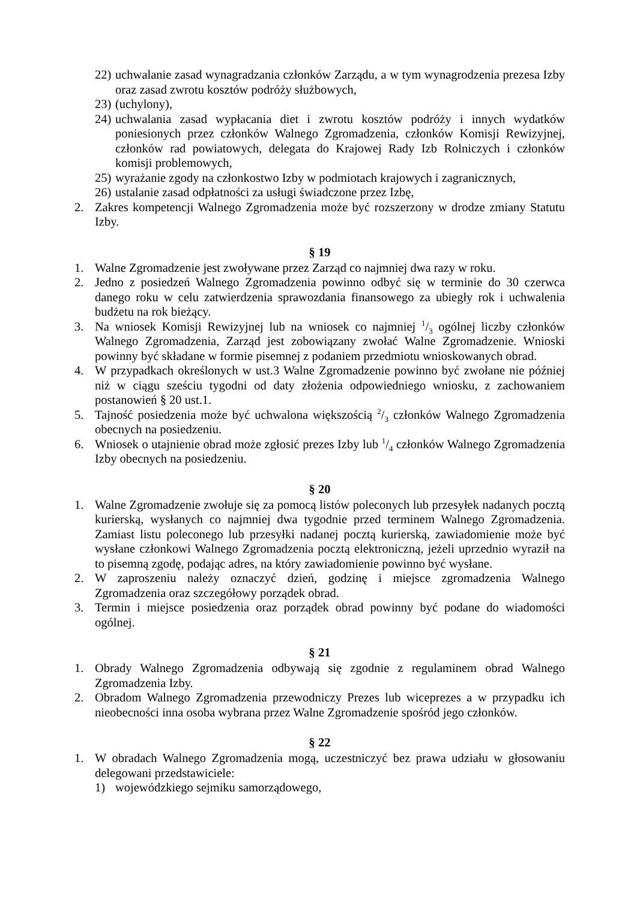22) uchwalanie zasad wynagradzania członków Zarządu, a w tym wynagrodzenia prezesa Izby oraz zasad zwrotu kosztów podróży służbowych,
23) (uchylony),
24) uchwalania zasad wypłacania diet i zwrotu kosztów podróży i innych wydatków poniesionych przez członków Walnego Zgromadzenia, członków Komisji Rewizyjnej, członków rad powiatowych, delegata do Krajowej Rady Izb Rolniczych i członków komisji problemowych,
25) wyrażanie zgody na członkostwo Izby w podmiotach krajowych i zagranicznych,
26) ustalanie zasad odpłatności za usługi świadczone przez Izbę,
2. Zakres kompetencji Walnego Zgromadzenia może być rozszerzony w drodze zmiany Statutu Izby.
§ 19
1. Walne Zgromadzenie jest zwoływane przez Zarząd co najmniej dwa razy w roku.
2. Jedno z posiedzeń Walnego Zgromadzenia powinno odbyć się w terminie do 30 czerwca danego roku w celu zatwierdzenia sprawozdania finansowego za ubiegły rok i uchwalenia budżetu na rok bieżący.
3. Na wniosek Komisji Rewizyjnej lub na wniosek co najmniej 1/3 ogólnej liczby członków Walnego Zgromadzenia, Zarząd jest zobowiązany zwołać Walne Zgromadzenie. Wnioski powinny być składane w formie pisemnej z podaniem przedmiotu wnioskowanych obrad.
4. W przypadkach określonych w ust.3 Walne Zgromadzenie powinno być zwołane nie później niż w ciągu sześciu tygodni od daty złożenia odpowiedniego wniosku, z zachowaniem postanowień § 20 ust.1.
5. Tajność posiedzenia może być uchwalona większością 2/3 członków Walnego Zgromadzenia obecnych na posiedzeniu.
6. Wniosek o utajnienie obrad może zgłosić prezes Izby lub 1/4 członków Walnego Zgromadzenia Izby obecnych na posiedzeniu.
§ 20
1. Walne Zgromadzenie zwołuje się za pomocą listów poleconych lub przesyłek nadanych pocztą kurierską, wysłanych co najmniej dwa tygodnie przed terminem Walnego Zgromadzenia. Zamiast listu poleconego lub przesyłki nadanej pocztą kurierską, zawiadomienie może być wysłane członkowi Walnego Zgromadzenia pocztą elektroniczną, jeżeli uprzednio wyraził na to pisemną zgodę, podając adres, na który zawiadomienie powinno być wysłane.
2. W zaproszeniu należy oznaczyć dzień, godzinę i miejsce zgromadzenia Walnego Zgromadzenia oraz szczegółowy porządek obrad.
3. Termin i miejsce posiedzenia oraz porządek obrad powinny być podane do wiadomości ogólnej.
§ 21
1. Obrady Walnego Zgromadzenia odbywają się zgodnie z regulaminem obrad Walnego Zgromadzenia Izby.
2. Obradom Walnego Zgromadzenia przewodniczy Prezes lub wiceprezes a w przypadku ich nieobecności inna osoba wybrana przez Walne Zgromadzenie spośród jego członków.
§ 22
1. W obradach Walnego Zgromadzenia mogą, uczestniczyć bez prawa udziału w głosowaniu delegowani przedstawiciele:
1) wojewódzkiego sejmiku samorządowego,